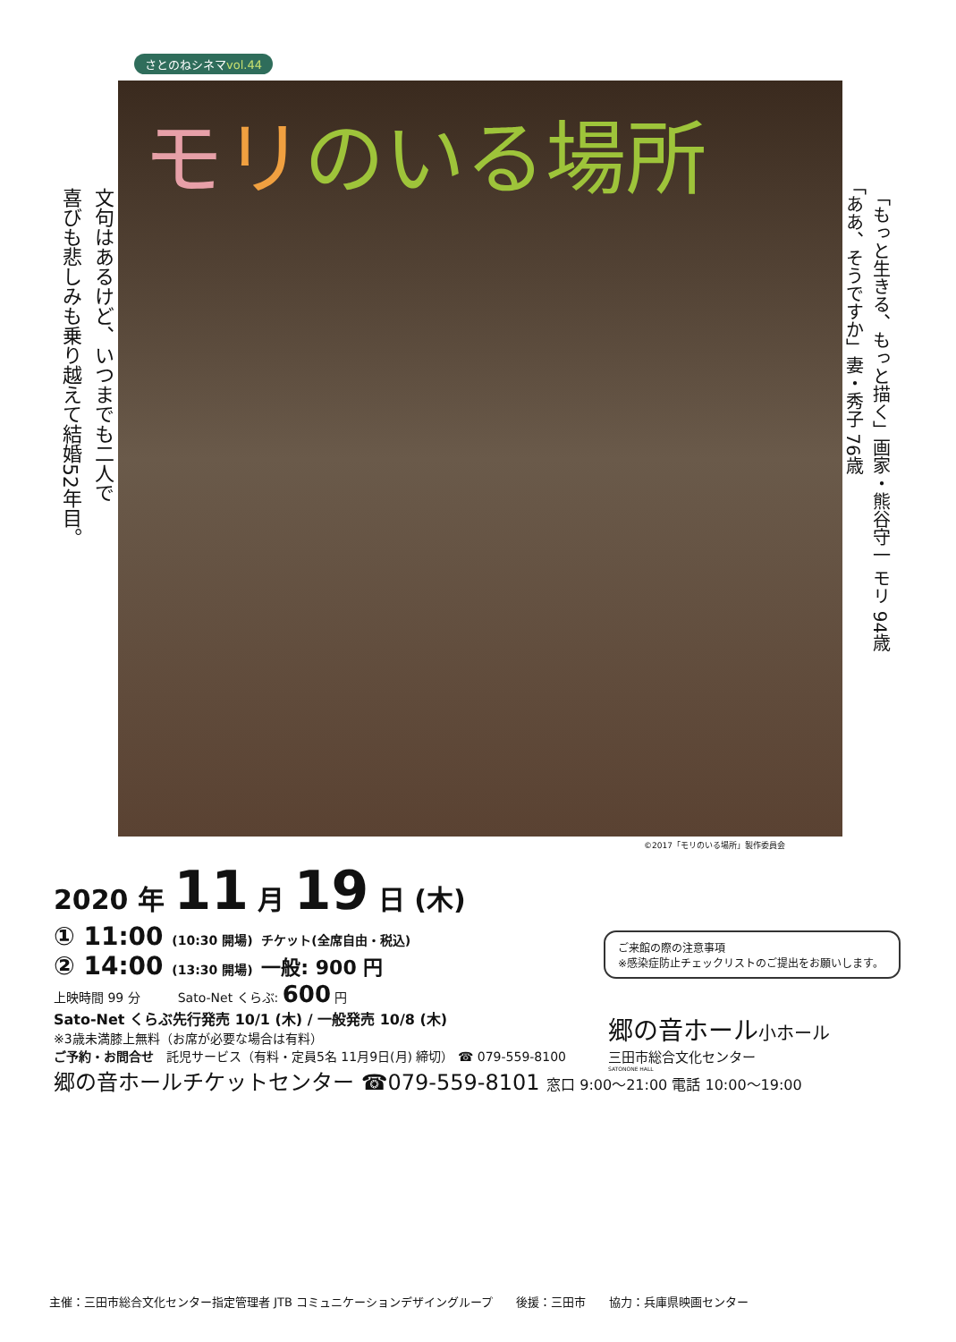さとのねシネマvol.44
モリのいる場所
文句はあるけど、いつまでも二人で
喜びも悲しみも乗り越えて結婚52年目。
「もっと生きる、もっと描く」画家・熊谷守一 モリ 94歳
「ああ、そうですか」妻・秀子 76歳
©2017「モリのいる場所」製作委員会
2020 年 11 月 19 日 (木)
① 11:00 (10:30 開場) チケット(全席自由・税込)
② 14:00 (13:30 開場) 一般: 900 円
上映時間 99 分　　　Sato-Net くらぶ: 600 円
Sato-Net くらぶ先行発売 10/1 (木) / 一般発売 10/8 (木)
※3歳未満膝上無料（お席が必要な場合は有料）
ご予約・お問合せ　託児サービス（有料・定員5名 11月9日(月) 締切） ☎ 079-559-8100
郷の音ホールチケットセンター ☎079-559-8101 窓口 9:00〜21:00 電話 10:00〜19:00
ご来館の際の注意事項
※感染症防止チェックリストのご提出をお願いします。
郷の音ホール小ホール
三田市総合文化センター
SATONONE HALL
主催：三田市総合文化センター指定管理者 JTB コミュニケーションデザイングループ　　後援：三田市　　協力：兵庫県映画センター